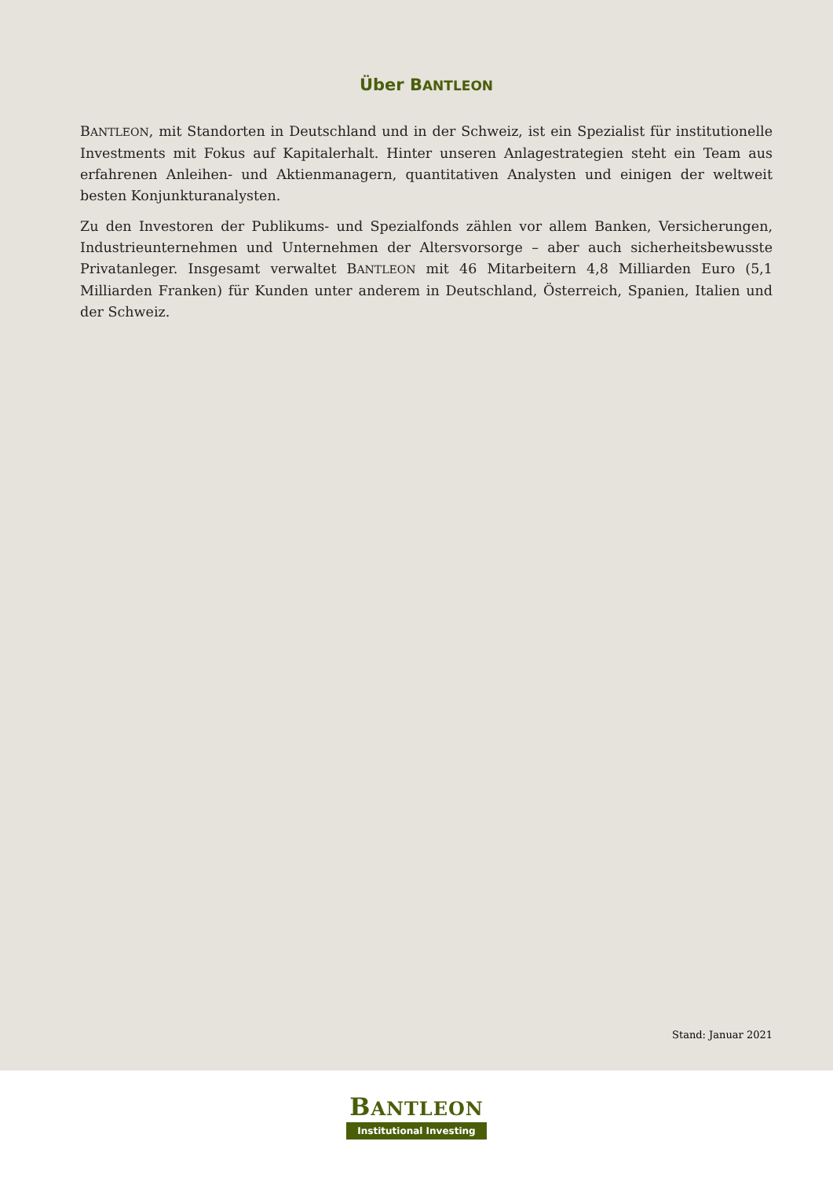Über BANTLEON
BANTLEON, mit Standorten in Deutschland und in der Schweiz, ist ein Spezialist für institutionelle Investments mit Fokus auf Kapitalerhalt. Hinter unseren Anlagestrategien steht ein Team aus erfahrenen Anleihen- und Aktienmanagern, quantitativen Analysten und einigen der weltweit besten Konjunkturanalysten.
Zu den Investoren der Publikums- und Spezialfonds zählen vor allem Banken, Versicherungen, Industrieunternehmen und Unternehmen der Altersvorsorge – aber auch sicherheitsbewusste Privatanleger. Insgesamt verwaltet BANTLEON mit 46 Mitarbeitern 4,8 Milliarden Euro (5,1 Milliarden Franken) für Kunden unter anderem in Deutschland, Österreich, Spanien, Italien und der Schweiz.
Stand: Januar 2021
BANTLEON
Institutional Investing